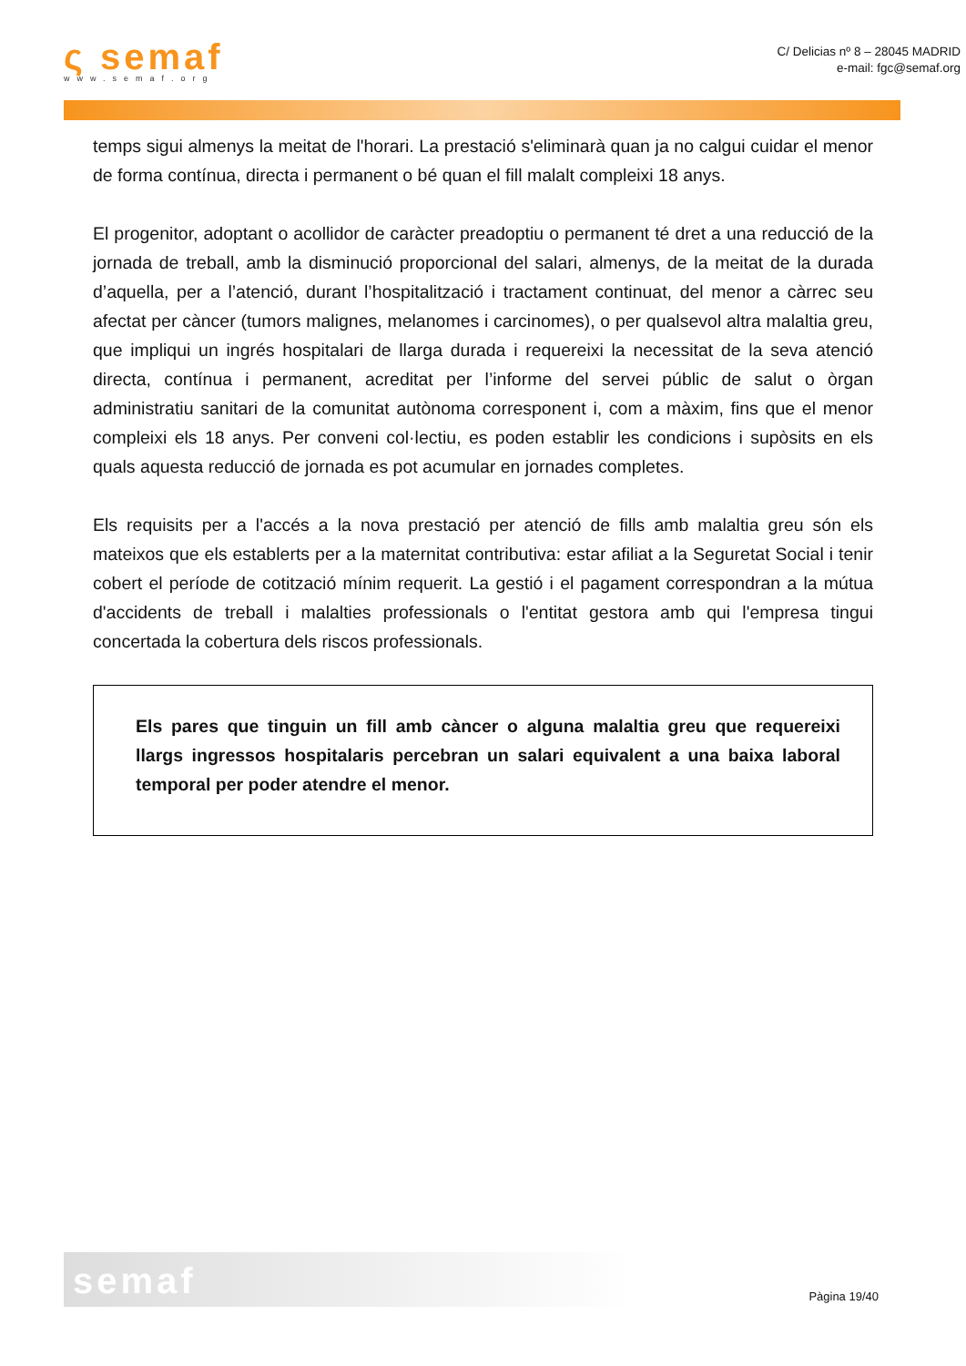ς semaf
www.semaf.org
C/ Delicias nº 8 – 28045 MADRID
e-mail: fgc@semaf.org
temps sigui almenys la meitat de l'horari. La prestació s'eliminarà quan ja no calgui cuidar el menor de forma contínua, directa i permanent o bé quan el fill malalt compleixi 18 anys.
El progenitor, adoptant o acollidor de caràcter preadoptiu o permanent té dret a una reducció de la jornada de treball, amb la disminució proporcional del salari, almenys, de la meitat de la durada d’aquella, per a l’atenció, durant l’hospitalització i tractament continuat, del menor a càrrec seu afectat per càncer (tumors malignes, melanomes i carcinomes), o per qualsevol altra malaltia greu, que impliqui un ingrés hospitalari de llarga durada i requereixi la necessitat de la seva atenció directa, contínua i permanent, acreditat per l’informe del servei públic de salut o òrgan administratiu sanitari de la comunitat autònoma corresponent i, com a màxim, fins que el menor compleixi els 18 anys. Per conveni col·lectiu, es poden establir les condicions i supòsits en els quals aquesta reducció de jornada es pot acumular en jornades completes.
Els requisits per a l'accés a la nova prestació per atenció de fills amb malaltia greu són els mateixos que els establerts per a la maternitat contributiva: estar afiliat a la Seguretat Social i tenir cobert el període de cotització mínim requerit. La gestió i el pagament correspondran a la mútua d'accidents de treball i malalties professionals o l'entitat gestora amb qui l'empresa tingui concertada la cobertura dels riscos professionals.
Els pares que tinguin un fill amb càncer o alguna malaltia greu que requereixi llargs ingressos hospitalaris percebran un salari equivalent a una baixa laboral temporal per poder atendre el menor.
semaf
Pàgina 19/40